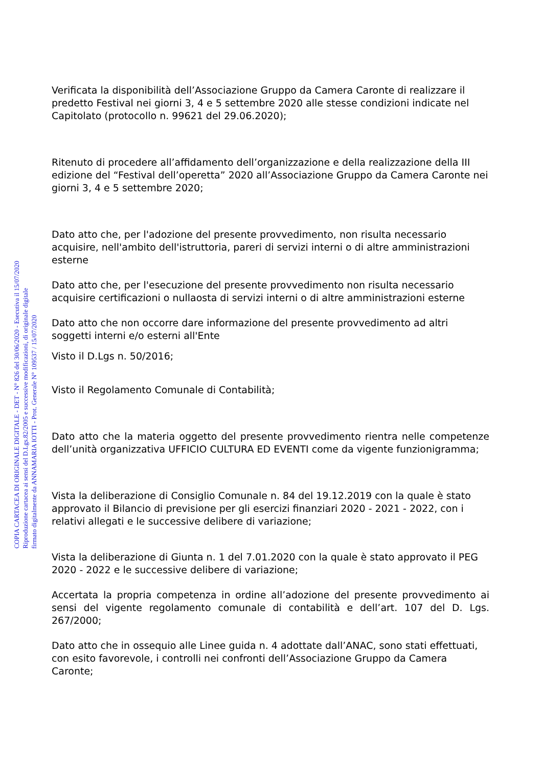Verificata la disponibilità dell’Associazione Gruppo da Camera Caronte di realizzare il predetto Festival nei giorni 3, 4 e 5 settembre 2020 alle stesse condizioni indicate nel Capitolato (protocollo n. 99621 del 29.06.2020);
Ritenuto di procedere all’affidamento dell’organizzazione e della realizzazione della III edizione del “Festival dell’operetta” 2020 all’Associazione Gruppo da Camera Caronte nei giorni 3, 4 e 5 settembre 2020;
Dato atto che, per l'adozione del presente provvedimento, non risulta necessario acquisire, nell'ambito dell'istruttoria, pareri di servizi interni o di altre amministrazioni esterne
Dato atto che, per l'esecuzione del presente provvedimento non risulta necessario acquisire certificazioni o nullaosta di servizi interni o di altre amministrazioni esterne
Dato atto che non occorre dare informazione del presente provvedimento ad altri soggetti interni e/o esterni all'Ente
Visto il D.Lgs n. 50/2016;
Visto il Regolamento Comunale di Contabilità;
Dato atto che la materia oggetto del presente provvedimento rientra nelle competenze dell’unità organizzativa UFFICIO CULTURA ED EVENTI come da vigente funzionigramma;
Vista la deliberazione di Consiglio Comunale n. 84 del 19.12.2019 con la quale è stato approvato il Bilancio di previsione per gli esercizi finanziari 2020 - 2021 - 2022, con i relativi allegati e le successive delibere di variazione;
Vista la deliberazione di Giunta n. 1 del 7.01.2020 con la quale è stato approvato il PEG 2020 - 2022 e le successive delibere di variazione;
Accertata la propria competenza in ordine all’adozione del presente provvedimento ai sensi del vigente regolamento comunale di contabilità e dell’art. 107 del D. Lgs. 267/2000;
Dato atto che in ossequio alle Linee guida n. 4 adottate dall’ANAC, sono stati effettuati, con esito favorevole, i controlli nei confronti dell’Associazione Gruppo da Camera Caronte;
COPIA CARTACEA DI ORIGINALE DIGITALE - DET - N° 826 del 30/06/2020 - Esecutiva il 15/07/2020
Riproduzione cartacea ai sensi del D.Lgs.82/2005 e successive modificazioni, di originale digitale
firmato digitalmente da ANNAMARIA IOTTI - Prot. Generale N° 109537 / 15/07/2020